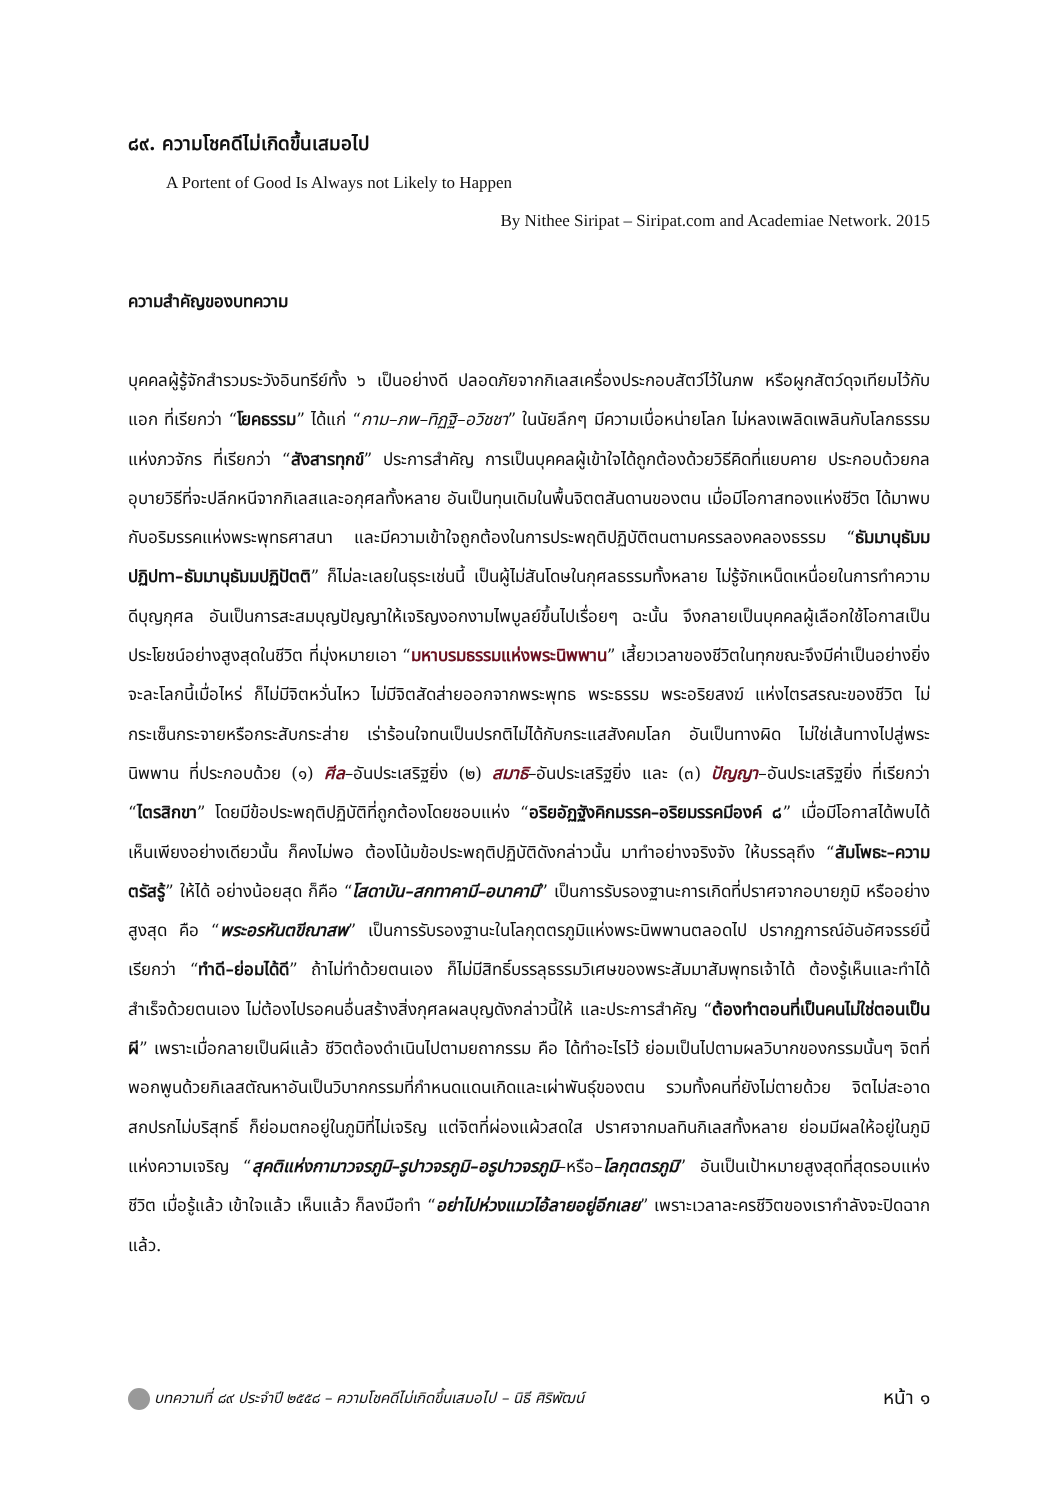๘๙. ความโชคดีไม่เกิดขึ้นเสมอไป
A Portent of Good Is Always not Likely to Happen
By Nithee Siripat – Siripat.com and Academiae Network. 2015
ความสำคัญของบทความ
บุคคลผู้รู้จักสำรวมระวังอินทรีย์ทั้ง ๖ เป็นอย่างดี ปลอดภัยจากกิเลสเครื่องประกอบสัตว์ไว้ในภพ หรือผูกสัตว์ดุจเทียมไว้กับแอก ที่เรียกว่า “โยคธรรม” ได้แก่ “กาม–ภพ–ทิฏฐิ–อวิชชา” ในนัยลึกๆ มีความเบื่อหน่ายโลก ไม่หลงเพลิดเพลินกับโลกธรรมแห่งภวจักร ที่เรียกว่า “สังสารทุกข์” ประการสำคัญ การเป็นบุคคลผู้เข้าใจได้ถูกต้องด้วยวิธีคิดที่แยบคาย ประกอบด้วยกลอุบายวิธีที่จะปลีกหนีจากกิเลสและอกุศลทั้งหลาย อันเป็นทุนเดิมในพื้นจิตตสันดานของตน เมื่อมีโอกาสทองแห่งชีวิต ได้มาพบกับอริมรรคแห่งพระพุทธศาสนา และมีความเข้าใจถูกต้องในการประพฤติปฏิบัติตนตามครรลองคลองธรรม “ธัมมานุธัมมปฏิปทา–ธัมมานุธัมมปฏิปัตติ” ก็ไม่ละเลยในธุระเช่นนี้ เป็นผู้ไม่สันโดษในกุศลธรรมทั้งหลาย ไม่รู้จักเหน็ดเหนื่อยในการทำความดีบุญกุศล อันเป็นการสะสมบุญปัญญาให้เจริญงอกงามไพบูลย์ขึ้นไปเรื่อยๆ ฉะนั้น จึงกลายเป็นบุคคลผู้เลือกใช้โอกาสเป็นประโยชน์อย่างสูงสุดในชีวิต ที่มุ่งหมายเอา “มหาบรมธรรมแห่งพระนิพพาน” เสี้ยวเวลาของชีวิตในทุกขณะจึงมีค่าเป็นอย่างยิ่ง จะละโลกนี้เมื่อไหร่ ก็ไม่มีจิตหวั่นไหว ไม่มีจิตสัดส่ายออกจากพระพุทธ พระธรรม พระอริยสงฆ์ แห่งไตรสรณะของชีวิต ไม่กระเซ็นกระจายหรือกระสับกระส่าย เร่าร้อนใจทนเป็นปรกติไม่ได้กับกระแสสังคมโลก อันเป็นทางผิด ไม่ใช่เส้นทางไปสู่พระนิพพาน ที่ประกอบด้วย (๑) ศีล–อันประเสริฐยิ่ง (๒) สมาธิ–อันประเสริฐยิ่ง และ (๓) ปัญญา–อันประเสริฐยิ่ง ที่เรียกว่า “ไตรสิกขา” โดยมีข้อประพฤติปฏิบัติที่ถูกต้องโดยชอบแห่ง “อริยอัฏฐังคิกมรรค–อริยมรรคมีองค์ ๘” เมื่อมีโอกาสได้พบได้เห็นเพียงอย่างเดียวนั้น ก็คงไม่พอ ต้องโน้มข้อประพฤติปฏิบัติดังกล่าวนั้น มาทำอย่างจริงจัง ให้บรรลุถึง “สัมโพธะ–ความตรัสรู้” ให้ได้ อย่างน้อยสุด ก็คือ “โสดาบัน–สกทาคามี–อนาคามี” เป็นการรับรองฐานะการเกิดที่ปราศจากอบายภูมิ หรืออย่างสูงสุด คือ “พระอรหันตขีณาสพ” เป็นการรับรองฐานะในโลกุตตรภูมิแห่งพระนิพพานตลอดไป ปรากฏการณ์อันอัศจรรย์นี้ เรียกว่า “ทำดี–ย่อมได้ดี” ถ้าไม่ทำด้วยตนเอง ก็ไม่มีสิทธิ์บรรลุธรรมวิเศษของพระสัมมาสัมพุทธเจ้าได้ ต้องรู้เห็นและทำได้สำเร็จด้วยตนเอง ไม่ต้องไปรอคนอื่นสร้างสิ่งกุศลผลบุญดังกล่าวนี้ให้ และประการสำคัญ “ต้องทำตอนที่เป็นคนไม่ใช่ตอนเป็นผี” เพราะเมื่อกลายเป็นผีแล้ว ชีวิตต้องดำเนินไปตามยถากรรม คือ ได้ทำอะไรไว้ ย่อมเป็นไปตามผลวิบากของกรรมนั้นๆ จิตที่พอกพูนด้วยกิเลสตัณหาอันเป็นวิบากกรรมที่กำหนดแดนเกิดและเผ่าพันธุ์ของตน รวมทั้งคนที่ยังไม่ตายด้วย จิตไม่สะอาดสกปรกไม่บริสุทธิ์ ก็ย่อมตกอยู่ในภูมิที่ไม่เจริญ แต่จิตที่ผ่องแผ้วสดใส ปราศจากมลทินกิเลสทั้งหลาย ย่อมมีผลให้อยู่ในภูมิแห่งความเจริญ “สุคติแห่งกามาวจรภูมิ–รูปาวจรภูมิ–อรูปาวจรภูมิ–หรือ–โลกุตตรภูมิ” อันเป็นเป้าหมายสูงสุดที่สุดรอบแห่งชีวิต เมื่อรู้แล้ว เข้าใจแล้ว เห็นแล้ว ก็ลงมือทำ “อย่าไปห่วงแมวไอ้ลายอยู่อีกเลย” เพราะเวลาละครชีวิตของเรากำลังจะปิดฉากแล้ว.
บทความที่ ๘๙ ประจำปี ๒๕๕๘ – ความโชคดีไม่เกิดขึ้นเสมอไป – นิธี ศิริพัฒน์ หน้า ๑